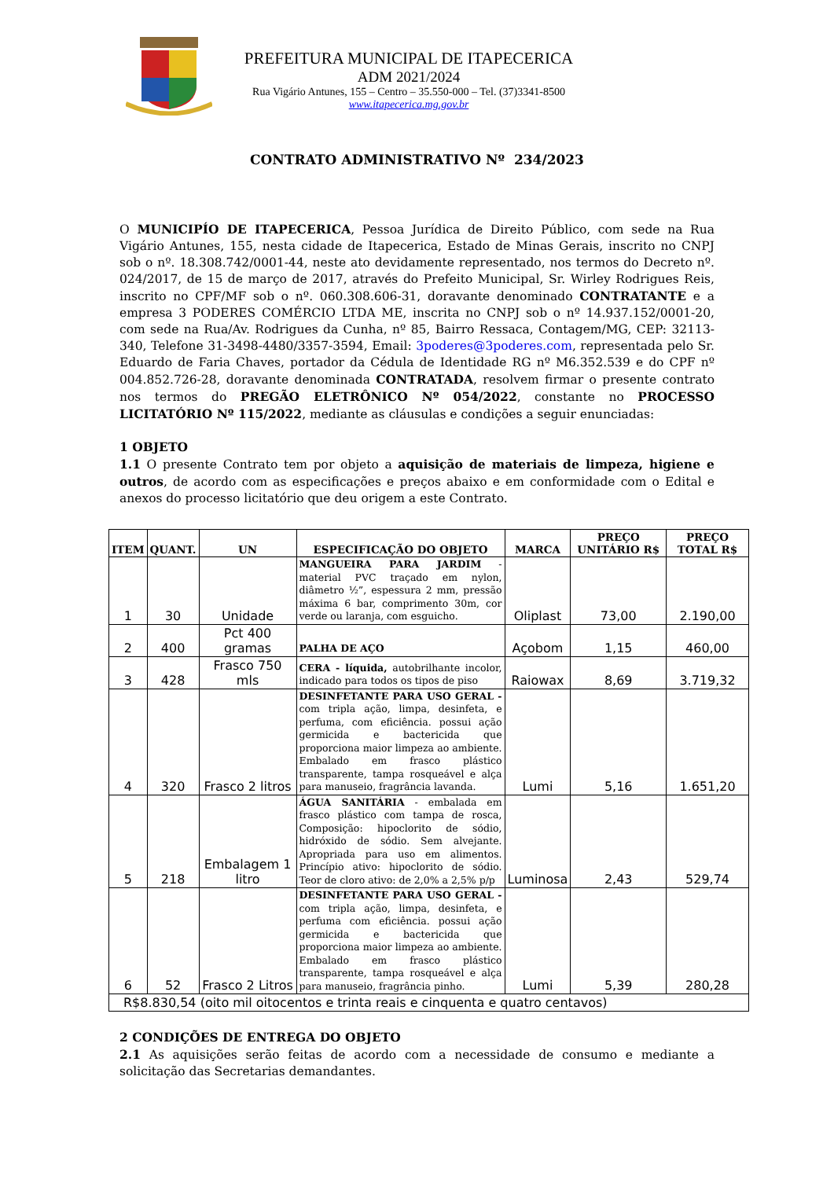PREFEITURA MUNICIPAL DE ITAPECERICA
ADM 2021/2024
Rua Vigário Antunes, 155 – Centro – 35.550-000 – Tel. (37)3341-8500
www.itapecerica.mg.gov.br
CONTRATO ADMINISTRATIVO Nº 234/2023
O MUNICIPÍO DE ITAPECERICA, Pessoa Jurídica de Direito Público, com sede na Rua Vigário Antunes, 155, nesta cidade de Itapecerica, Estado de Minas Gerais, inscrito no CNPJ sob o nº. 18.308.742/0001-44, neste ato devidamente representado, nos termos do Decreto nº. 024/2017, de 15 de março de 2017, através do Prefeito Municipal, Sr. Wirley Rodrigues Reis, inscrito no CPF/MF sob o nº. 060.308.606-31, doravante denominado CONTRATANTE e a empresa 3 PODERES COMÉRCIO LTDA ME, inscrita no CNPJ sob o nº 14.937.152/0001-20, com sede na Rua/Av. Rodrigues da Cunha, nº 85, Bairro Ressaca, Contagem/MG, CEP: 32113-340, Telefone 31-3498-4480/3357-3594, Email: 3poderes@3poderes.com, representada pelo Sr. Eduardo de Faria Chaves, portador da Cédula de Identidade RG nº M6.352.539 e do CPF nº 004.852.726-28, doravante denominada CONTRATADA, resolvem firmar o presente contrato nos termos do PREGÃO ELETRÔNICO Nº 054/2022, constante no PROCESSO LICITATÓRIO Nº 115/2022, mediante as cláusulas e condições a seguir enunciadas:
1 OBJETO
1.1 O presente Contrato tem por objeto a aquisição de materiais de limpeza, higiene e outros, de acordo com as especificações e preços abaixo e em conformidade com o Edital e anexos do processo licitatório que deu origem a este Contrato.
| ITEM | QUANT. | UN | ESPECIFICAÇÃO DO OBJETO | MARCA | PREÇO UNITÁRIO R$ | PREÇO TOTAL R$ |
| --- | --- | --- | --- | --- | --- | --- |
| 1 | 30 | Unidade | MANGUEIRA PARA JARDIM - material PVC traçado em nylon, diâmetro ½”, espessura 2 mm, pressão máxima 6 bar, comprimento 30m, cor verde ou laranja, com esguicho. | Oliplast | 73,00 | 2.190,00 |
| 2 | 400 | Pct 400 gramas | PALHA DE AÇO | Açobom | 1,15 | 460,00 |
| 3 | 428 | Frasco 750 mls | CERA - líquida, autobrilhante incolor, indicado para todos os tipos de piso | Raiowax | 8,69 | 3.719,32 |
| 4 | 320 | Frasco 2 litros | DESINFETANTE PARA USO GERAL - com tripla ação, limpa, desinfeta, e perfuma, com eficiência. possui ação germicida e bactericida que proporciona maior limpeza ao ambiente. Embalado em frasco plástico transparente, tampa rosqueável e alça para manuseio, fragrância lavanda. | Lumi | 5,16 | 1.651,20 |
| 5 | 218 | Embalagem 1 litro | ÁGUA SANITÁRIA - embalada em frasco plástico com tampa de rosca, Composição: hipoclorito de sódio, hidróxido de sódio. Sem alvejante. Apropriada para uso em alimentos. Princípio ativo: hipoclorito de sódio. Teor de cloro ativo: de 2,0% a 2,5% p/p | Luminosa | 2,43 | 529,74 |
| 6 | 52 | Frasco 2 Litros | DESINFETANTE PARA USO GERAL - com tripla ação, limpa, desinfeta, e perfuma com eficiência. possui ação germicida e bactericida que proporciona maior limpeza ao ambiente. Embalado em frasco plástico transparente, tampa rosqueável e alça para manuseio, fragrância pinho. | Lumi | 5,39 | 280,28 |
| R$8.830,54 (oito mil oitocentos e trinta reais e cinquenta e quatro centavos) | | | | | | |
2 CONDIÇÕES DE ENTREGA DO OBJETO
2.1 As aquisições serão feitas de acordo com a necessidade de consumo e mediante a solicitação das Secretarias demandantes.